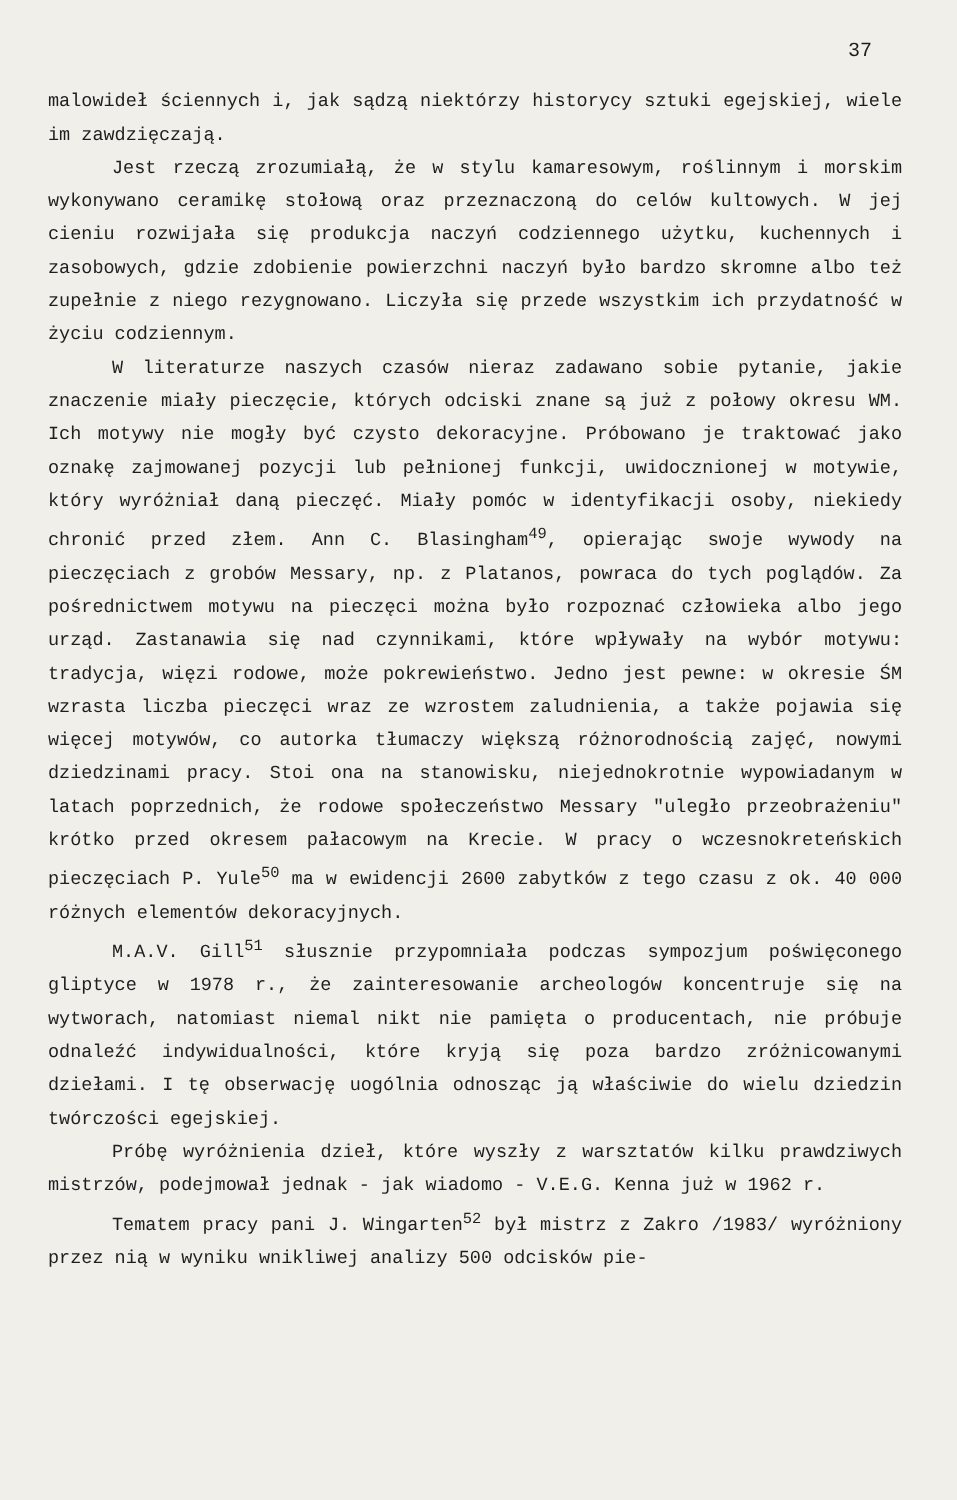37
malowideł ściennych i, jak sądzą niektórzy historycy sztuki egejskiej, wiele im zawdzięczają.
Jest rzeczą zrozumiałą, że w stylu kamaresowym, roślinnym i morskim wykonywano ceramikę stołową oraz przeznaczoną do celów kultowych. W jej cieniu rozwijała się produkcja naczyń codziennego użytku, kuchennych i zasobowych, gdzie zdobienie powierzchni naczyń było bardzo skromne albo też zupełnie z niego rezygnowano. Liczyła się przede wszystkim ich przydatność w życiu codziennym.
W literaturze naszych czasów nieraz zadawano sobie pytanie, jakie znaczenie miały pieczęcie, których odciski znane są już z połowy okresu WM. Ich motywy nie mogły być czysto dekoracyjne. Próbowano je traktować jako oznakę zajmowanej pozycji lub pełnionej funkcji, uwidocznionej w motywie, który wyróżniał daną pieczęć. Miały pomóc w identyfikacji osoby, niekiedy chronić przed złem. Ann C. Blasingham<sup>49</sup>, opierając swoje wywody na pieczęciach z grobów Messary, np. z Platanos, powraca do tych poglądów. Za pośrednictwem motywu na pieczęci można było rozpoznać człowieka albo jego urząd. Zastanawia się nad czynnikami, które wpływały na wybór motywu: tradycja, więzi rodowe, może pokrewieństwo. Jedno jest pewne: w okresie ŚM wzrasta liczba pieczęci wraz ze wzrostem zaludnienia, a także pojawia się więcej motywów, co autorka tłumaczy większą różnorodnością zajęć, nowymi dziedzinami pracy. Stoi ona na stanowisku, niejednokrotnie wypowiadanym w latach poprzednich, że rodowe społeczeństwo Messary "uległo przeobrażeniu" krótko przed okresem pałacowym na Krecie. W pracy o wczesnokreteńskich pieczęciach P. Yule<sup>50</sup> ma w ewidencji 2600 zabytków z tego czasu z ok. 40 000 różnych elementów dekoracyjnych.
M.A.V. Gill<sup>51</sup> słusznie przypomniała podczas sympozjum poświęconego gliptyce w 1978 r., że zainteresowanie archeologów koncentruje się na wytworach, natomiast niemal nikt nie pamięta o producentach, nie próbuje odnaleźć indywidualności, które kryją się poza bardzo zróżnicowanymi dziełami. I tę obserwację uogólnia odnosząc ją właściwie do wielu dziedzin twórczości egejskiej.
Próbę wyróżnienia dzieł, które wyszły z warsztatów kilku prawdziwych mistrzów, podejmował jednak - jak wiadomo - V.E.G. Kenna już w 1962 r.
Tematem pracy pani J. Wingarten<sup>52</sup> był mistrz z Zakro /1983/ wyróżniony przez nią w wyniku wnikliwej analizy 500 odcisków pie-